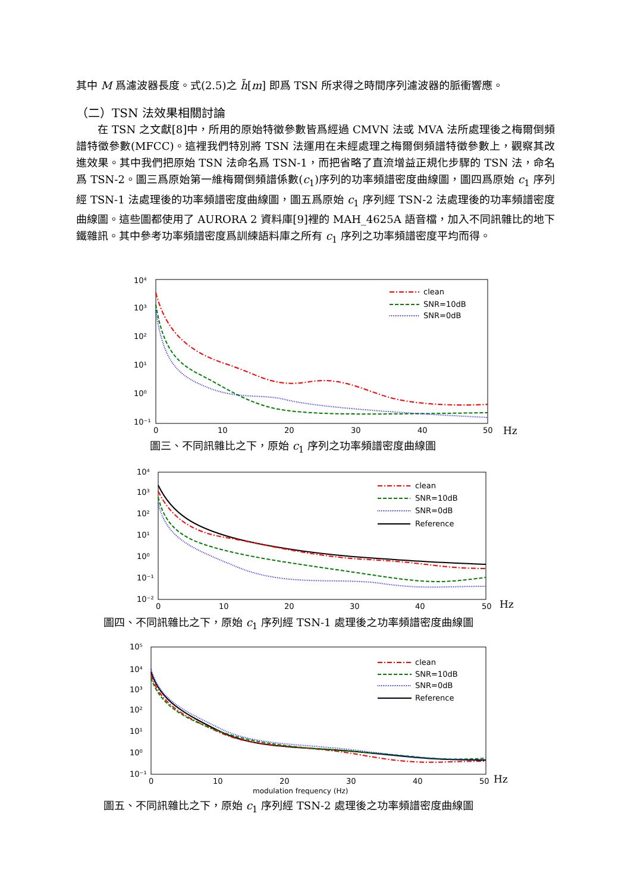其中 M 爲濾波器長度。式(2.5)之 h̃[m] 即爲 TSN 所求得之時間序列濾波器的脈衝響應。
（二）TSN 法效果相關討論
在 TSN 之文獻[8]中，所用的原始特徵參數皆爲經過 CMVN 法或 MVA 法所處理後之梅爾倒頻譜特徵參數(MFCC)。這裡我們特別將 TSN 法運用在未經處理之梅爾倒頻譜特徵參數上，觀察其改進效果。其中我們把原始 TSN 法命名爲 TSN-1，而把省略了直流增益正規化步驟的 TSN 法，命名爲 TSN-2。圖三爲原始第一維梅爾倒頻譜係數(c<sub>1</sub>)序列的功率頻譜密度曲線圖，圖四爲原始 c<sub>1</sub> 序列經 TSN-1 法處理後的功率頻譜密度曲線圖，圖五爲原始 c<sub>1</sub> 序列經 TSN-2 法處理後的功率頻譜密度曲線圖。這些圖都使用了 AURORA 2 資料庫[9]裡的 MAH_4625A 語音檔，加入不同訊雜比的地下鐵雜訊。其中參考功率頻譜密度爲訓練語料庫之所有 c<sub>1</sub> 序列之功率頻譜密度平均而得。
10⁴
10³
10²
10¹
10⁰
10⁻¹
0
10
20
30
40
50
Hz
clean
SNR=10dB
SNR=0dB
圖三、不同訊雜比之下，原始 c<sub>1</sub> 序列之功率頻譜密度曲線圖
10⁴
10³
10²
10¹
10⁰
10⁻¹
10⁻²
0
10
20
30
40
50
Hz
clean
SNR=10dB
SNR=0dB
Reference
圖四、不同訊雜比之下，原始 c<sub>1</sub> 序列經 TSN-1 處理後之功率頻譜密度曲線圖
10⁵
10⁴
10³
10²
10¹
10⁰
10⁻¹
0
10
20
30
40
50
Hz
modulation frequency (Hz)
clean
SNR=10dB
SNR=0dB
Reference
圖五、不同訊雜比之下，原始 c<sub>1</sub> 序列經 TSN-2 處理後之功率頻譜密度曲線圖